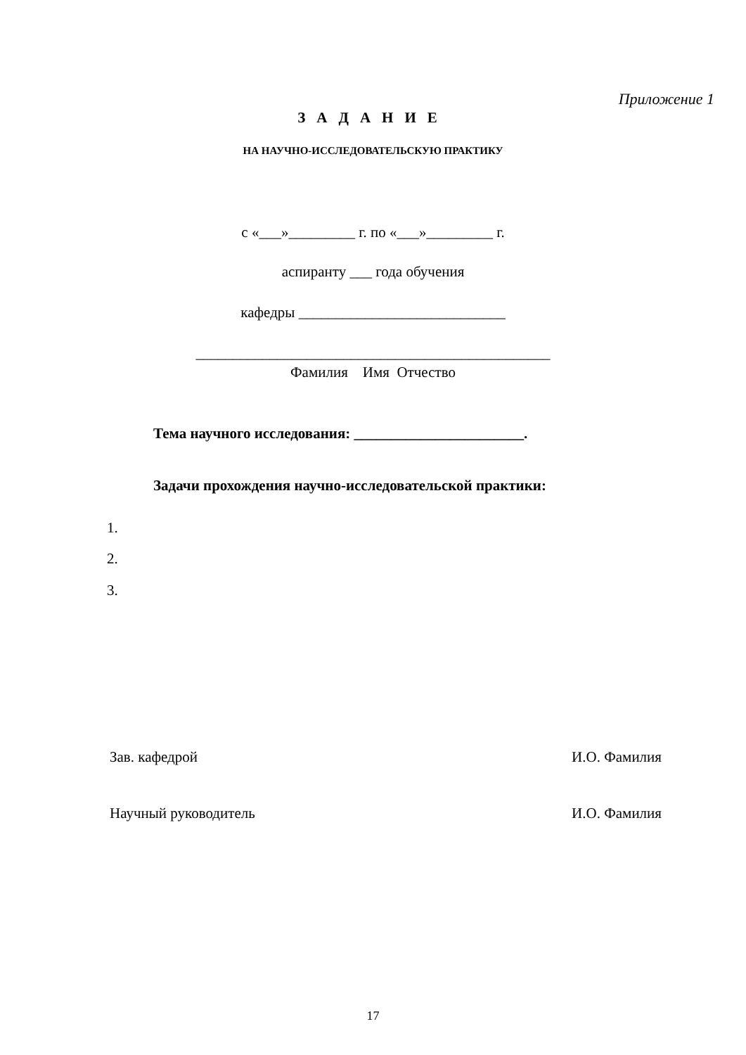Приложение 1
ЗАДАНИЕ
НА НАУЧНО-ИССЛЕДОВАТЕЛЬСКУЮ ПРАКТИКУ
с «___»_________ г. по «___»_________ г.
аспиранту ___ года обучения
кафедры ____________________________
________________________________________________
Фамилия Имя Отчество
Тема научного исследования: _______________________.
Задачи прохождения научно-исследовательской практики:
1.
2.
3.
Зав. кафедрой И.О. Фамилия
Научный руководитель И.О. Фамилия
17